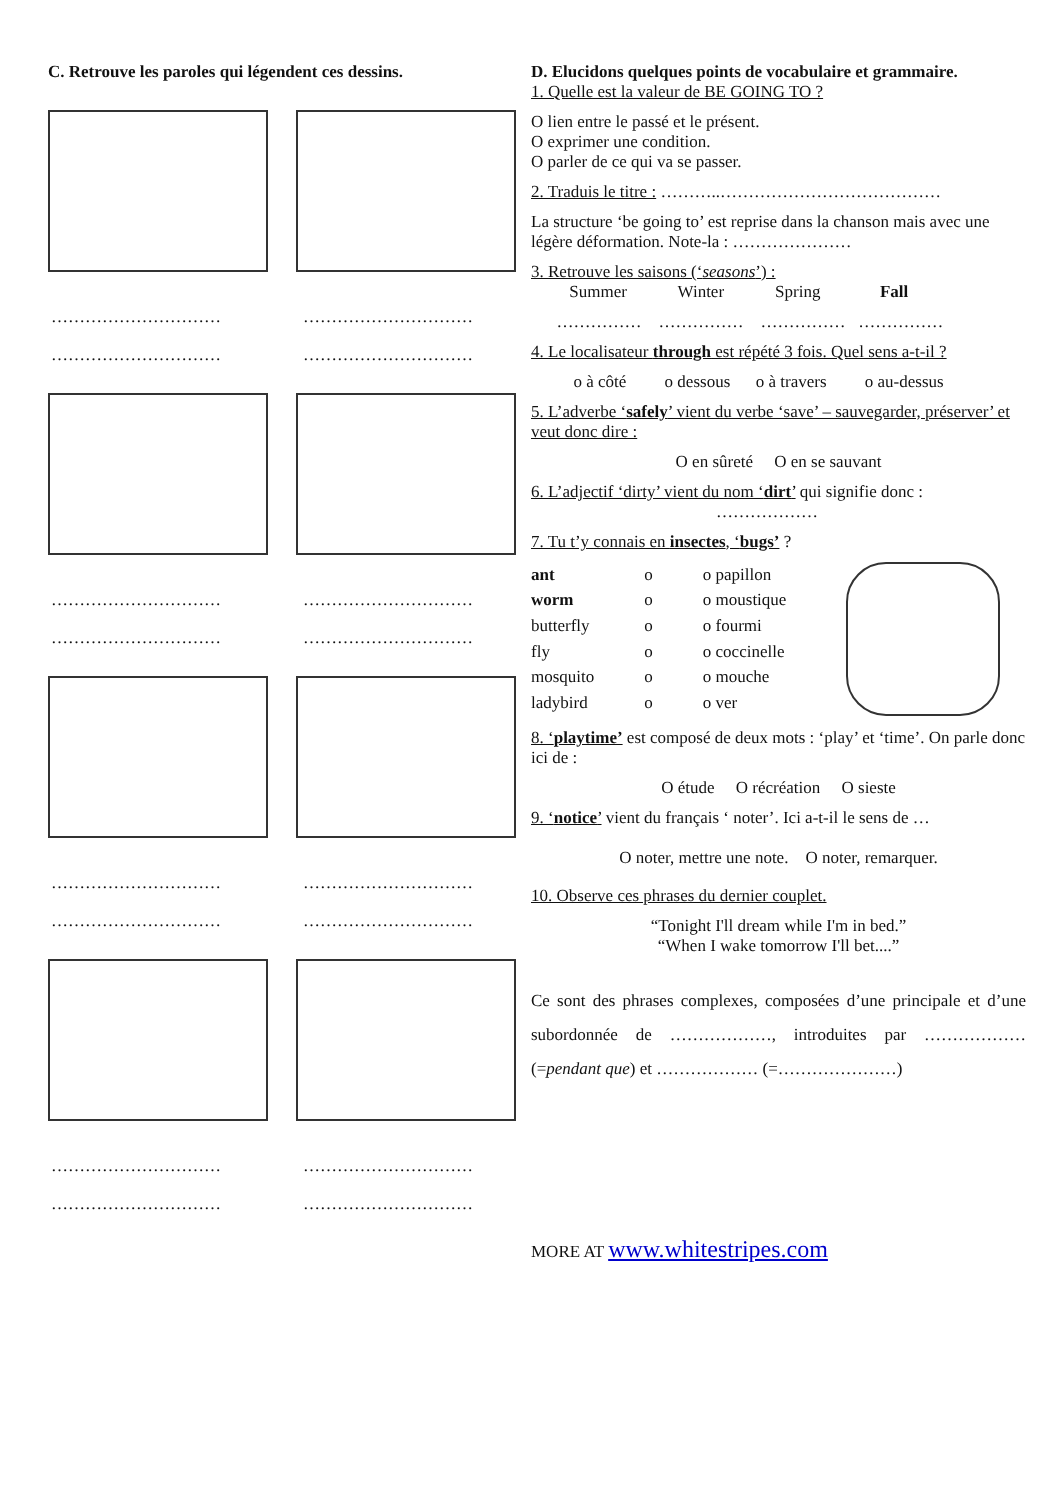C. Retrouve les paroles qui légendent ces dessins.
………………………… …………………………
………………………… …………………………
………………………… …………………………
………………………… …………………………
………………………… …………………………
………………………… …………………………
………………………… …………………………
………………………… …………………………
D. Elucidons quelques points de vocabulaire et grammaire.
1. Quelle est la valeur de BE GOING TO ?
O lien entre le passé et le présent.
O exprimer une condition.
O parler de ce qui va se passer.
2. Traduis le titre : ………..…………………………………
La structure ‘be going to’ est reprise dans la chanson mais avec une légère déformation. Note-la : …………………
3. Retrouve les saisons (‘seasons’) :
Summer Winter Spring Fall
…………… …………… …………… ……………
4. Le localisateur through est répété 3 fois. Quel sens a-t-il ?
o à côté o dessous o à travers o au-dessus
5. L’adverbe ‘safely’ vient du verbe ‘save’ – sauvegarder, préserver’ et veut donc dire :
O en sûreté O en se sauvant
6. L’adjectif ‘dirty’ vient du nom ‘dirt’ qui signifie donc :
………………
7. Tu t’y connais en insectes, ‘bugs’ ?
| ant | o | o papillon |
| worm | o | o moustique |
| butterfly | o | o fourmi |
| fly | o | o coccinelle |
| mosquito | o | o mouche |
| ladybird | o | o ver |
8. ‘playtime’ est composé de deux mots : ‘play’ et ‘time’. On parle donc ici de :
O étude O récréation O sieste
9. ‘notice’ vient du français ‘ noter’. Ici a-t-il le sens de …
O noter, mettre une note. O noter, remarquer.
10. Observe ces phrases du dernier couplet.
“Tonight I'll dream while I'm in bed.”
“When I wake tomorrow I'll bet....”
Ce sont des phrases complexes, composées d’une principale et d’une subordonnée de ………………, introduites par ……………… (=pendant que) et ……………… (=…………………)
MORE AT www.whitestripes.com